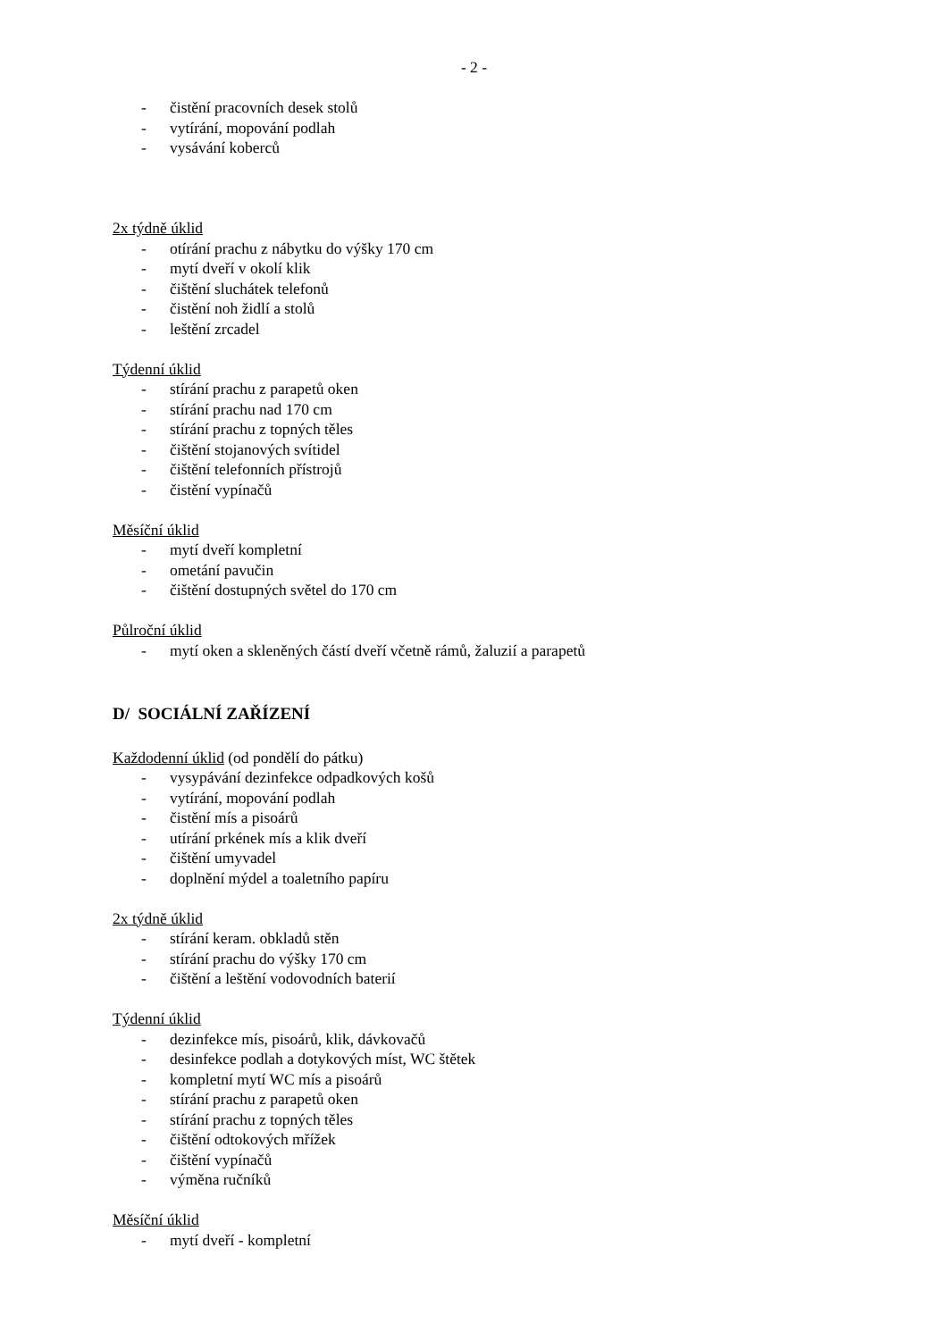- 2 -
- čistění pracovních desek stolů
- vytírání, mopování podlah
- vysávání koberců
2x týdně úklid
- otírání prachu z nábytku do výšky 170 cm
- mytí dveří v okolí klik
- čištění sluchátek telefonů
- čistění noh židlí a stolů
- leštění zrcadel
Týdenní úklid
- stírání prachu z parapetů oken
- stírání prachu nad 170 cm
- stírání prachu z topných těles
- čištění stojanových svítidel
- čištění telefonních přístrojů
- čistění vypínačů
Měsíční úklid
- mytí dveří kompletní
- ometání pavučin
- čištění dostupných světel do 170 cm
Půlroční úklid
- mytí oken a skleněných částí dveří včetně rámů, žaluzií a parapetů
D/ SOCIÁLNÍ ZAŘÍZENÍ
Každodenní úklid (od pondělí do pátku)
- vysypávání dezinfekce odpadkových košů
- vytírání, mopování podlah
- čistění mís a pisoárů
- utírání prkének mís a klik dveří
- čištění umyvadel
- doplnění mýdel a toaletního papíru
2x týdně úklid
- stírání keram. obkladů stěn
- stírání prachu do výšky 170 cm
- čištění a leštění vodovodních baterií
Týdenní úklid
- dezinfekce mís, pisoárů, klik, dávkovačů
- desinfekce podlah a dotykových míst, WC štětek
- kompletní mytí WC mís a pisoárů
- stírání prachu z parapetů oken
- stírání prachu z topných těles
- čištění odtokových mřížek
- čištění vypínačů
- výměna ručníků
Měsíční úklid
- mytí dveří - kompletní